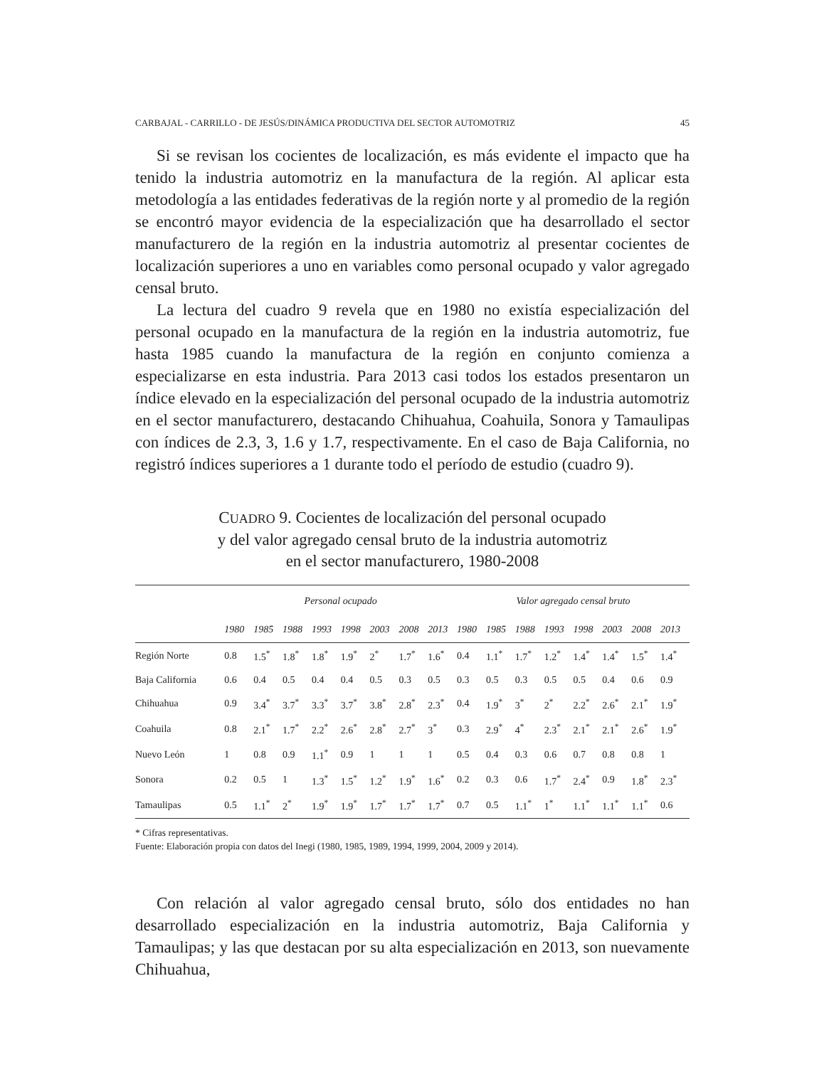CARBAJAL - CARRILLO - DE JESÚS/DINÁMICA PRODUCTIVA DEL SECTOR AUTOMOTRIZ 45
Si se revisan los cocientes de localización, es más evidente el impacto que ha tenido la industria automotriz en la manufactura de la región. Al aplicar esta metodología a las entidades federativas de la región norte y al promedio de la región se encontró mayor evidencia de la especialización que ha desarrollado el sector manufacturero de la región en la industria automotriz al presentar cocientes de localización superiores a uno en variables como personal ocupado y valor agregado censal bruto.
La lectura del cuadro 9 revela que en 1980 no existía especialización del personal ocupado en la manufactura de la región en la industria automotriz, fue hasta 1985 cuando la manufactura de la región en conjunto comienza a especializarse en esta industria. Para 2013 casi todos los estados presentaron un índice elevado en la especialización del personal ocupado de la industria automotriz en el sector manufacturero, destacando Chihuahua, Coahuila, Sonora y Tamaulipas con índices de 2.3, 3, 1.6 y 1.7, respectivamente. En el caso de Baja California, no registró índices superiores a 1 durante todo el período de estudio (cuadro 9).
CUADRO 9. Cocientes de localización del personal ocupado
y del valor agregado censal bruto de la industria automotriz
en el sector manufacturero, 1980-2008
| | Personal ocupado | | | | | | | | Valor agregado censal bruto | | | | | | | |
| --- | --- | --- | --- | --- | --- | --- | --- | --- | --- | --- | --- | --- | --- | --- | --- | --- |
| | 1980 | 1985 | 1988 | 1993 | 1998 | 2003 | 2008 | 2013 | 1980 | 1985 | 1988 | 1993 | 1998 | 2003 | 2008 | 2013 |
| Región Norte | 0.8 | 1.5<sup>*</sup> | 1.8<sup>*</sup> | 1.8<sup>*</sup> | 1.9<sup>*</sup> | 2<sup>*</sup> | 1.7<sup>*</sup> | 1.6<sup>*</sup> | 0.4 | 1.1<sup>*</sup> | 1.7<sup>*</sup> | 1.2<sup>*</sup> | 1.4<sup>*</sup> | 1.4<sup>*</sup> | 1.5<sup>*</sup> | 1.4<sup>*</sup> |
| Baja California | 0.6 | 0.4 | 0.5 | 0.4 | 0.4 | 0.5 | 0.3 | 0.5 | 0.3 | 0.5 | 0.3 | 0.5 | 0.5 | 0.4 | 0.6 | 0.9 |
| Chihuahua | 0.9 | 3.4<sup>*</sup> | 3.7<sup>*</sup> | 3.3<sup>*</sup> | 3.7<sup>*</sup> | 3.8<sup>*</sup> | 2.8<sup>*</sup> | 2.3<sup>*</sup> | 0.4 | 1.9<sup>*</sup> | 3<sup>*</sup> | 2<sup>*</sup> | 2.2<sup>*</sup> | 2.6<sup>*</sup> | 2.1<sup>*</sup> | 1.9<sup>*</sup> |
| Coahuila | 0.8 | 2.1<sup>*</sup> | 1.7<sup>*</sup> | 2.2<sup>*</sup> | 2.6<sup>*</sup> | 2.8<sup>*</sup> | 2.7<sup>*</sup> | 3<sup>*</sup> | 0.3 | 2.9<sup>*</sup> | 4<sup>*</sup> | 2.3<sup>*</sup> | 2.1<sup>*</sup> | 2.1<sup>*</sup> | 2.6<sup>*</sup> | 1.9<sup>*</sup> |
| Nuevo León | 1 | 0.8 | 0.9 | 1.1<sup>*</sup> | 0.9 | 1 | 1 | 1 | 0.5 | 0.4 | 0.3 | 0.6 | 0.7 | 0.8 | 0.8 | 1 |
| Sonora | 0.2 | 0.5 | 1 | 1.3<sup>*</sup> | 1.5<sup>*</sup> | 1.2<sup>*</sup> | 1.9<sup>*</sup> | 1.6<sup>*</sup> | 0.2 | 0.3 | 0.6 | 1.7<sup>*</sup> | 2.4<sup>*</sup> | 0.9 | 1.8<sup>*</sup> | 2.3<sup>*</sup> |
| Tamaulipas | 0.5 | 1.1<sup>*</sup> | 2<sup>*</sup> | 1.9<sup>*</sup> | 1.9<sup>*</sup> | 1.7<sup>*</sup> | 1.7<sup>*</sup> | 1.7<sup>*</sup> | 0.7 | 0.5 | 1.1<sup>*</sup> | 1<sup>*</sup> | 1.1<sup>*</sup> | 1.1<sup>*</sup> | 1.1<sup>*</sup> | 0.6 |
* Cifras representativas.
Fuente: Elaboración propia con datos del Inegi (1980, 1985, 1989, 1994, 1999, 2004, 2009 y 2014).
Con relación al valor agregado censal bruto, sólo dos entidades no han desarrollado especialización en la industria automotriz, Baja California y Tamaulipas; y las que destacan por su alta especialización en 2013, son nuevamente Chihuahua,